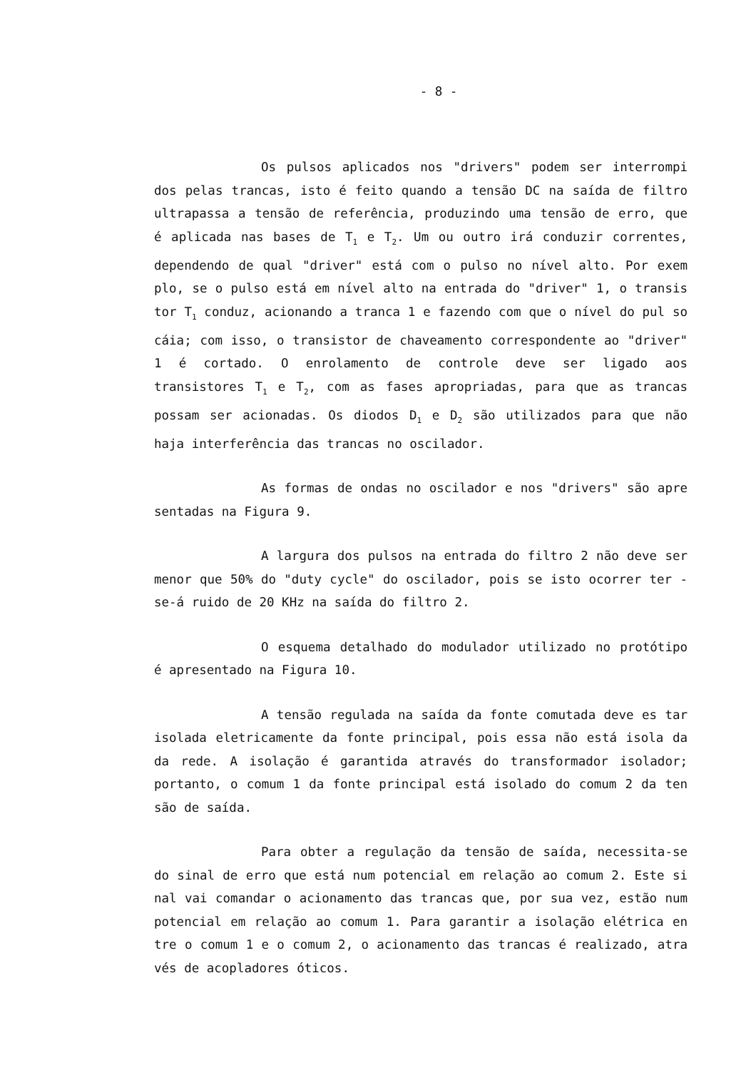- 8 -
Os pulsos aplicados nos "drivers" podem ser interrompi dos pelas trancas, isto é feito quando a tensão DC na saída de filtro ultrapassa a tensão de referência, produzindo uma tensão de erro, que é aplicada nas bases de T<sub>1</sub> e T<sub>2</sub>. Um ou outro irá conduzir correntes, dependendo de qual "driver" está com o pulso no nível alto. Por exem plo, se o pulso está em nível alto na entrada do "driver" 1, o transis tor T<sub>1</sub> conduz, acionando a tranca 1 e fazendo com que o nível do pul so cáia; com isso, o transistor de chaveamento correspondente ao "driver" 1 é cortado. O enrolamento de controle deve ser ligado aos transistores T<sub>1</sub> e T<sub>2</sub>, com as fases apropriadas, para que as trancas possam ser acionadas. Os diodos D<sub>1</sub> e D<sub>2</sub> são utilizados para que não haja interferência das trancas no oscilador.
As formas de ondas no oscilador e nos "drivers" são apre sentadas na Figura 9.
A largura dos pulsos na entrada do filtro 2 não deve ser menor que 50% do "duty cycle" do oscilador, pois se isto ocorrer ter -se-á ruido de 20 KHz na saída do filtro 2.
O esquema detalhado do modulador utilizado no protótipo é apresentado na Figura 10.
A tensão regulada na saída da fonte comutada deve es tar isolada eletricamente da fonte principal, pois essa não está isola da da rede. A isolação é garantida através do transformador isolador; portanto, o comum 1 da fonte principal está isolado do comum 2 da ten são de saída.
Para obter a regulação da tensão de saída, necessita-se do sinal de erro que está num potencial em relação ao comum 2. Este si nal vai comandar o acionamento das trancas que, por sua vez, estão num potencial em relação ao comum 1. Para garantir a isolação elétrica en tre o comum 1 e o comum 2, o acionamento das trancas é realizado, atra vés de acopladores óticos.